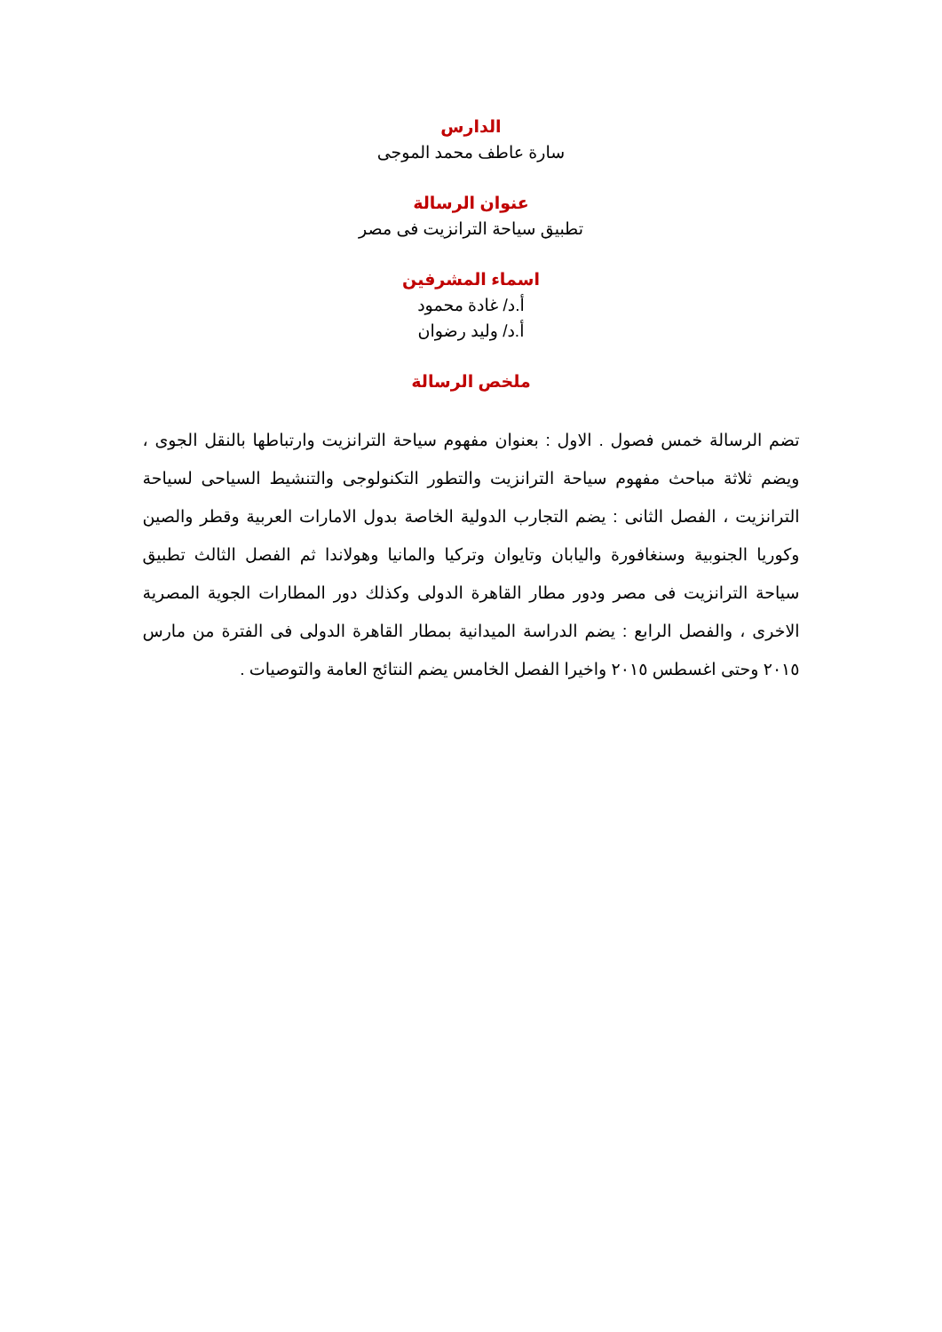الدارس
سارة عاطف محمد الموجى
عنوان الرسالة
تطبيق سياحة الترانزيت فى مصر
اسماء المشرفين
أ.د/ غادة محمود
أ.د/ وليد رضوان
ملخص الرسالة
تضم الرسالة خمس فصول . الاول : بعنوان مفهوم سياحة الترانزيت وارتباطها بالنقل الجوى ، ويضم ثلاثة مباحث مفهوم سياحة الترانزيت والتطور التكنولوجى والتنشيط السياحى لسياحة الترانزيت ، الفصل الثانى : يضم التجارب الدولية الخاصة بدول الامارات العربية وقطر والصين وكوريا الجنوبية وسنغافورة واليابان وتايوان وتركيا والمانيا وهولاندا ثم الفصل الثالث تطبيق سياحة الترانزيت فى مصر ودور مطار القاهرة الدولى وكذلك دور المطارات الجوية المصرية الاخرى ، والفصل الرابع : يضم الدراسة الميدانية بمطار القاهرة الدولى فى الفترة من مارس ٢٠١٥ وحتى اغسطس ٢٠١٥ واخيرا الفصل الخامس يضم النتائج العامة والتوصيات .